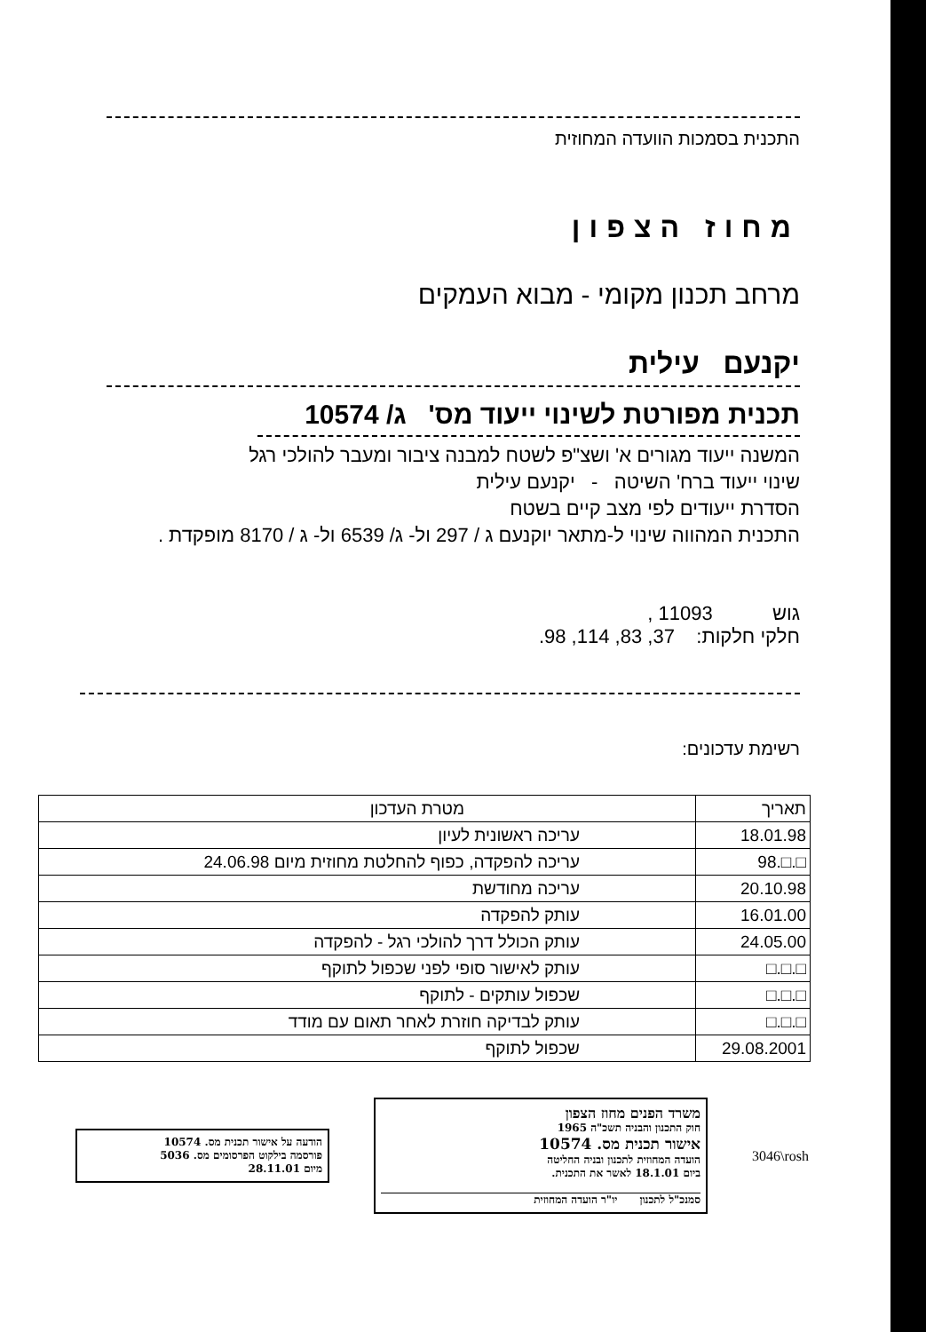התכנית בסמכות הוועדה המחוזית
מחוז הצפון
מרחב תכנון מקומי - מבוא העמקים
יקנעם עילית
תכנית מפורטת לשינוי ייעוד מס' ג/ 10574
המשנה ייעוד מגורים א' ושצ"פ לשטח למבנה ציבור ומעבר להולכי רגל
שינוי ייעוד ברח' השיטה - יקנעם עילית
הסדרת ייעודים לפי מצב קיים בשטח
התכנית המהווה שינוי ל-מתאר יוקנעם ג / 297 ול- ג/ 6539 ול- ג / 8170 מופקדת .
גוש 11093 ,
חלקי חלקות: 37, 83, 114, 98.
רשימת עדכונים:
| תאריך | מטרת העדכון |
| 18.01.98 | עריכה ראשונית לעיון |
| □.□.98 | עריכה להפקדה, כפוף להחלטת מחוזית מיום 24.06.98 |
| 20.10.98 | עריכה מחודשת |
| 16.01.00 | עותק להפקדה |
| 24.05.00 | עותק הכולל דרך להולכי רגל - להפקדה |
| □.□.□ | עותק לאישור סופי לפני שכפול לתוקף |
| □.□.□ | שכפול עותקים - לתוקף |
| □.□.□ | עותק לבדיקה חוזרת לאחר תאום עם מודד |
| 29.08.2001 | שכפול לתוקף |
3046\rosh
משרד הפנים מחוז הצפון
חוק התכנון והבניה תשכ"ה 1965
אישור תכנית מס. 10574
הועדה המחוזית לתכנון ובניה החליטה
ביום 18.1.01 לאשר את התכנית.
סמנכ"ל לתכנון יו"ר הועדה המחוזית
הודעה על אישור תכנית מס. 10574
פורסמה בילקוט הפרסומים מס. 5036
מיום 28.11.01